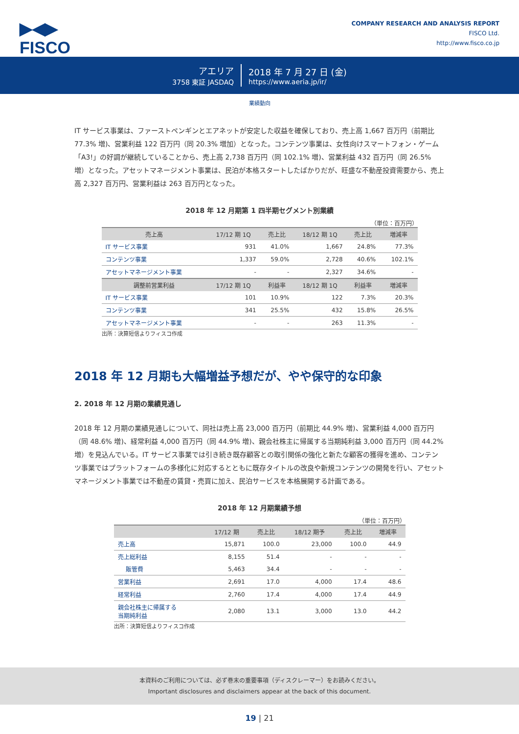▶◀▶
FISCO
COMPANY RESEARCH AND ANALYSIS REPORT
FISCO Ltd.
http://www.fisco.co.jp
アエリア
3758 東証 JASDAQ
2018 年 7 月 27 日 (金)
https://www.aeria.jp/ir/
業績動向
IT サービス事業は、ファーストペンギンとエアネットが安定した収益を確保しており、売上高 1,667 百万円（前期比 77.3% 増)、営業利益 122 百万円（同 20.3% 増加）となった。コンテンツ事業は、女性向けスマートフォン・ゲーム「A3!」の好調が継続していることから、売上高 2,738 百万円（同 102.1% 増)、営業利益 432 百万円（同 26.5% 増）となった。アセットマネージメント事業は、民泊が本格スタートしたばかりだが、旺盛な不動産投資需要から、売上高 2,327 百万円、営業利益は 263 百万円となった。
2018 年 12 月期第 1 四半期セグメント別業績
（単位：百万円）
| 売上高 | 17/12 期 1Q | 売上比 | 18/12 期 1Q | 売上比 | 増減率 |
| --- | --- | --- | --- | --- | --- |
| IT サービス事業 | 931 | 41.0% | 1,667 | 24.8% | 77.3% |
| コンテンツ事業 | 1,337 | 59.0% | 2,728 | 40.6% | 102.1% |
| アセットマネージメント事業 | - | - | 2,327 | 34.6% | - |
| 調整前営業利益 | 17/12 期 1Q | 利益率 | 18/12 期 1Q | 利益率 | 増減率 |
| IT サービス事業 | 101 | 10.9% | 122 | 7.3% | 20.3% |
| コンテンツ事業 | 341 | 25.5% | 432 | 15.8% | 26.5% |
| アセットマネージメント事業 | - | - | 263 | 11.3% | - |
出所：決算短信よりフィスコ作成
2018 年 12 月期も大幅増益予想だが、やや保守的な印象
2. 2018 年 12 月期の業績見通し
2018 年 12 月期の業績見通しについて、同社は売上高 23,000 百万円（前期比 44.9% 増)、営業利益 4,000 百万円（同 48.6% 増)、経常利益 4,000 百万円（同 44.9% 増)、親会社株主に帰属する当期純利益 3,000 百万円（同 44.2% 増）を見込んでいる。IT サービス事業では引き続き既存顧客との取引関係の強化と新たな顧客の獲得を進め、コンテンツ事業ではプラットフォームの多様化に対応するとともに既存タイトルの改良や新規コンテンツの開発を行い、アセットマネージメント事業では不動産の賃貸・売買に加え、民泊サービスを本格展開する計画である。
2018 年 12 月期業績予想
（単位：百万円）
| | 17/12 期 | 売上比 | 18/12 期予 | 売上比 | 増減率 |
| --- | --- | --- | --- | --- | --- |
| 売上高 | 15,871 | 100.0 | 23,000 | 100.0 | 44.9 |
| 売上総利益 | 8,155 | 51.4 | - | - | - |
| 販管費 | 5,463 | 34.4 | - | - | - |
| 営業利益 | 2,691 | 17.0 | 4,000 | 17.4 | 48.6 |
| 経常利益 | 2,760 | 17.4 | 4,000 | 17.4 | 44.9 |
| 親会社株主に帰属する 当期純利益 | 2,080 | 13.1 | 3,000 | 13.0 | 44.2 |
出所：決算短信よりフィスコ作成
本資料のご利用については、必ず巻末の重要事項（ディスクレーマー）をお読みください。
Important disclosures and disclaimers appear at the back of this document.
19 | 21